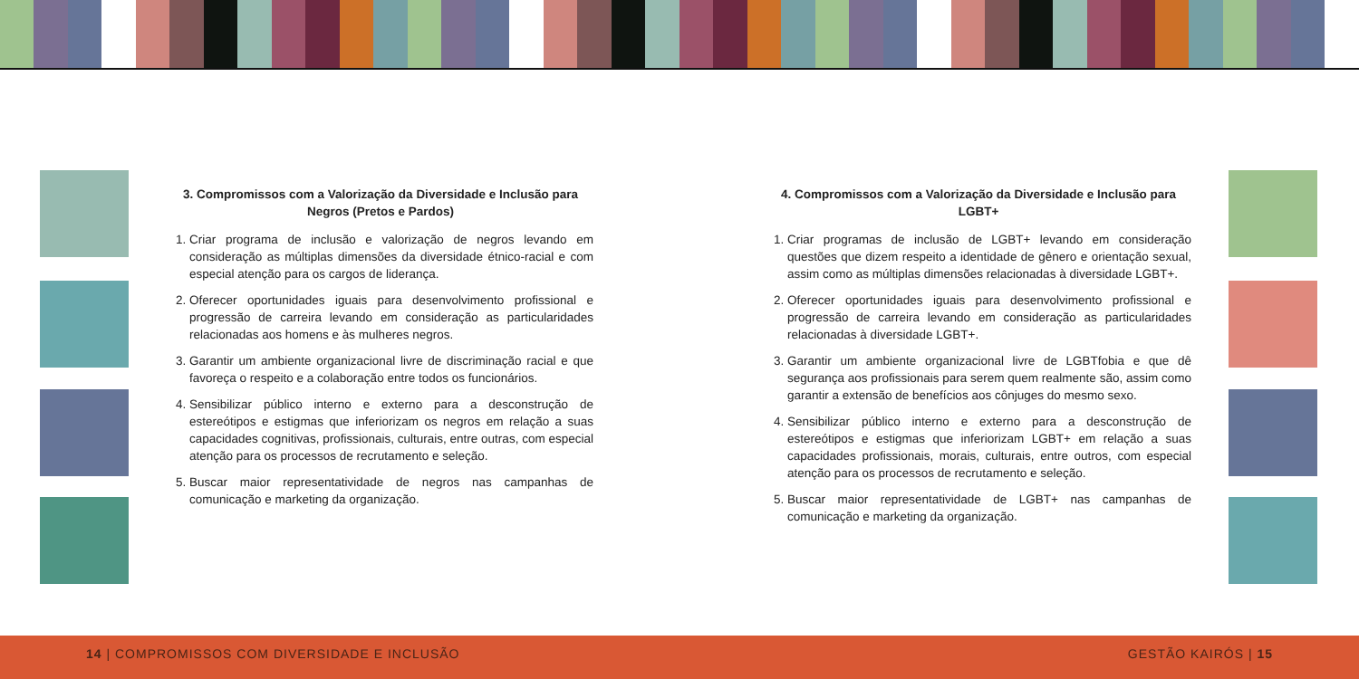3. Compromissos com a Valorização da Diversidade e Inclusão para Negros (Pretos e Pardos)
1. Criar programa de inclusão e valorização de negros levando em consideração as múltiplas dimensões da diversidade étnico-racial e com especial atenção para os cargos de liderança.
2. Oferecer oportunidades iguais para desenvolvimento profissional e progressão de carreira levando em consideração as particularidades relacionadas aos homens e às mulheres negros.
3. Garantir um ambiente organizacional livre de discriminação racial e que favoreça o respeito e a colaboração entre todos os funcionários.
4. Sensibilizar público interno e externo para a desconstrução de estereótipos e estigmas que inferiorizam os negros em relação a suas capacidades cognitivas, profissionais, culturais, entre outras, com especial atenção para os processos de recrutamento e seleção.
5. Buscar maior representatividade de negros nas campanhas de comunicação e marketing da organização.
4. Compromissos com a Valorização da Diversidade e Inclusão para LGBT+
1. Criar programas de inclusão de LGBT+ levando em consideração questões que dizem respeito a identidade de gênero e orientação sexual, assim como as múltiplas dimensões relacionadas à diversidade LGBT+.
2. Oferecer oportunidades iguais para desenvolvimento profissional e progressão de carreira levando em consideração as particularidades relacionadas à diversidade LGBT+.
3. Garantir um ambiente organizacional livre de LGBTfobia e que dê segurança aos profissionais para serem quem realmente são, assim como garantir a extensão de benefícios aos cônjuges do mesmo sexo.
4. Sensibilizar público interno e externo para a desconstrução de estereótipos e estigmas que inferiorizam LGBT+ em relação a suas capacidades profissionais, morais, culturais, entre outros, com especial atenção para os processos de recrutamento e seleção.
5. Buscar maior representatividade de LGBT+ nas campanhas de comunicação e marketing da organização.
14 | COMPROMISSOS COM DIVERSIDADE E INCLUSÃO GESTÃO KAIRÓS | 15